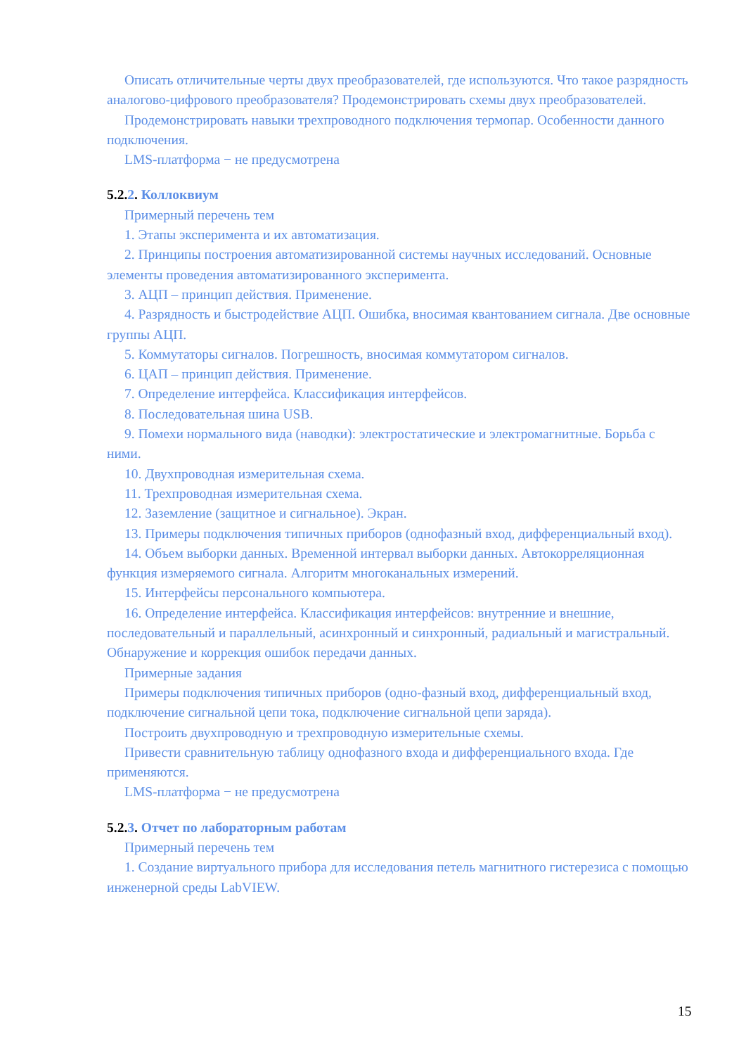Описать отличительные черты двух преобразователей, где используются. Что такое разрядность аналогово-цифрового преобразователя? Продемонстрировать схемы двух преобразователей.
Продемонстрировать навыки трехпроводного подключения термопар. Особенности данного подключения.
LMS-платформа − не предусмотрена
5.2. 2. Коллоквиум
Примерный перечень тем
1. Этапы эксперимента и их автоматизация.
2. Принципы построения автоматизированной системы научных исследований. Основные элементы проведения автоматизированного эксперимента.
3. АЦП – принцип действия. Применение.
4. Разрядность и быстродействие АЦП. Ошибка, вносимая квантованием сигнала. Две основные группы АЦП.
5. Коммутаторы сигналов. Погрешность, вносимая коммутатором сигналов.
6. ЦАП – принцип действия. Применение.
7. Определение интерфейса. Классификация интерфейсов.
8. Последовательная шина USB.
9. Помехи нормального вида (наводки): электростатические и электромагнитные. Борьба с ними.
10. Двухпроводная измерительная схема.
11. Трехпроводная измерительная схема.
12. Заземление (защитное и сигнальное). Экран.
13. Примеры подключения типичных приборов (однофазный вход, дифференциальный вход).
14. Объем выборки данных. Временной интервал выборки данных. Автокорреляционная функция измеряемого сигнала. Алгоритм многоканальных измерений.
15. Интерфейсы персонального компьютера.
16. Определение интерфейса. Классификация интерфейсов: внутренние и внешние, последовательный и параллельный, асинхронный и синхронный, радиальный и магистральный. Обнаружение и коррекция ошибок передачи данных.
Примерные задания
Примеры подключения типичных приборов (одно-фазный вход, дифференциальный вход, подключение сигнальной цепи тока, подключение сигнальной цепи заряда).
Построить двухпроводную и трехпроводную измерительные схемы.
Привести сравнительную таблицу однофазного входа и дифференциального входа. Где применяются.
LMS-платформа − не предусмотрена
5.2. 3. Отчет по лабораторным работам
Примерный перечень тем
1. Создание виртуального прибора для исследования петель магнитного гистерезиса с помощью инженерной среды LabVIEW.
15